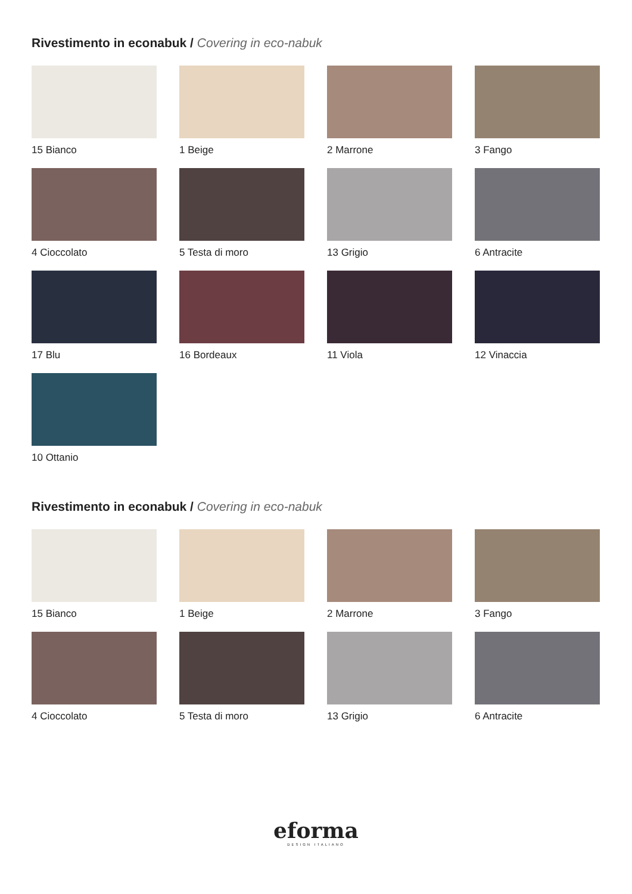Rivestimento in econabuk / Covering in eco-nabuk
15 Bianco
1 Beige
2 Marrone
3 Fango
4 Cioccolato
5 Testa di moro
13 Grigio
6 Antracite
17 Blu
16 Bordeaux
11 Viola
12 Vinaccia
10 Ottanio
Rivestimento in econabuk / Covering in eco-nabuk
15 Bianco
1 Beige
2 Marrone
3 Fango
4 Cioccolato
5 Testa di moro
13 Grigio
6 Antracite
eforma
DESIGN ITALIANO